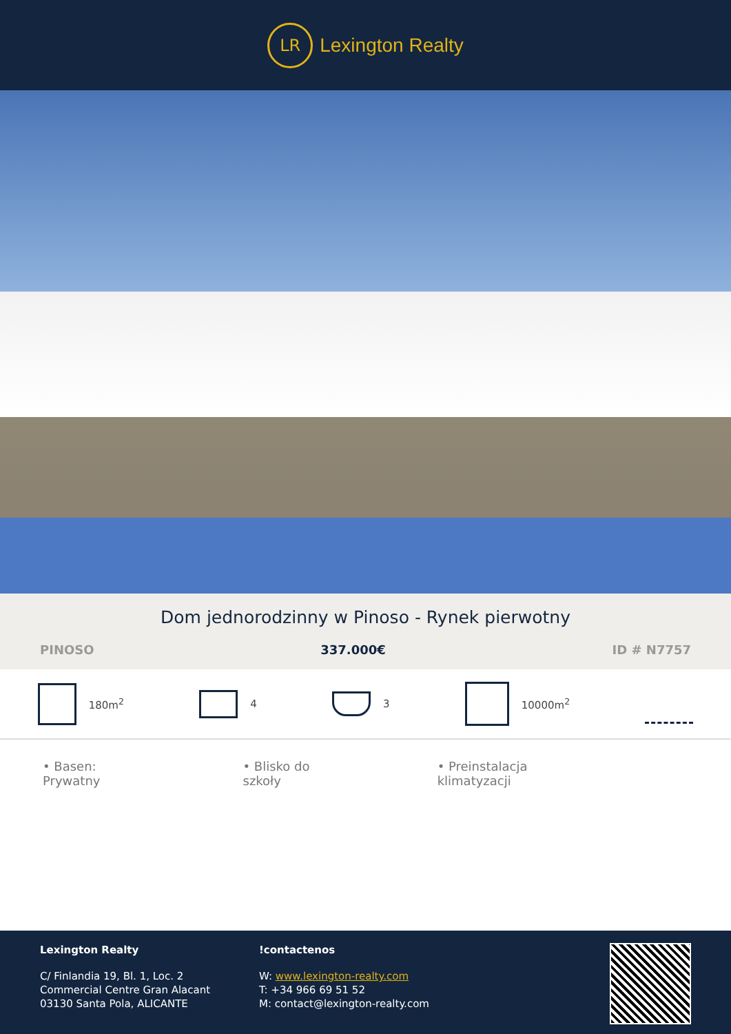LR
Lexington Realty
Dom jednorodzinny w Pinoso - Rynek pierwotny
PINOSO 337.000€ ID # N7757
180m<sup>2</sup> 4 3 10000m<sup>2</sup>
• Basen: Prywatny • Blisko do szkoły • Preinstalacja klimatyzacji
Lexington Realty
C/ Finlandia 19, Bl. 1, Loc. 2
Commercial Centre Gran Alacant
03130 Santa Pola, ALICANTE
!contactenos
W: www.lexington-realty.com
T: +34 966 69 51 52
M: contact@lexington-realty.com